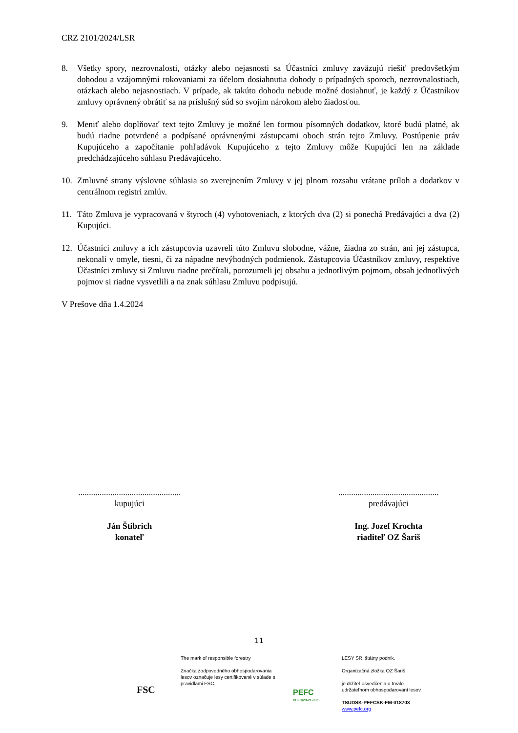CRZ 2101/2024/LSR
8. Všetky spory, nezrovnalosti, otázky alebo nejasnosti sa Účastníci zmluvy zaväzujú riešiť predovšetkým dohodou a vzájomnými rokovaniami za účelom dosiahnutia dohody o prípadných sporoch, nezrovnalostiach, otázkach alebo nejasnostiach. V prípade, ak takúto dohodu nebude možné dosiahnuť, je každý z Účastníkov zmluvy oprávnený obrátiť sa na príslušný súd so svojim nárokom alebo žiadosťou.
9. Meniť alebo doplňovať text tejto Zmluvy je možné len formou písomných dodatkov, ktoré budú platné, ak budú riadne potvrdené a podpísané oprávnenými zástupcami oboch strán tejto Zmluvy. Postúpenie práv Kupujúceho a započítanie pohľadávok Kupujúceho z tejto Zmluvy môže Kupujúci len na základe predchádzajúceho súhlasu Predávajúceho.
10. Zmluvné strany výslovne súhlasia so zverejnením Zmluvy v jej plnom rozsahu vrátane príloh a dodatkov v centrálnom registri zmlúv.
11. Táto Zmluva je vypracovaná v štyroch (4) vyhotoveniach, z ktorých dva (2) si ponechá Predávajúci a dva (2) Kupujúci.
12. Účastníci zmluvy a ich zástupcovia uzavreli túto Zmluvu slobodne, vážne, žiadna zo strán, ani jej zástupca, nekonali v omyle, tiesni, či za nápadne nevýhodných podmienok. Zástupcovia Účastníkov zmluvy, respektíve Účastníci zmluvy si Zmluvu riadne prečítali, porozumeli jej obsahu a jednotlivým pojmom, obsah jednotlivých pojmov si riadne vysvetlili a na znak súhlasu Zmluvu podpisujú.
V Prešove dňa 1.4.2024
................................................
kupujúci
Ján Štibrich
konateľ
...............................................
predávajúci
Ing. Jozef Krochta
riaditeľ OZ Šariš
11
FSC
The mark of responsible forestry
Značka zodpovedného obhospodarovania lesov označuje lesy certifikované v súlade s pravidlami FSC.
PEFC
PEFC/23-21-03/3
LESY SR, štátny podnik.
Organizačná zložka OZ Šariš
je držiteľ osvedčenia o trvalo
udržateľnom obhospodarovaní lesov.
TSUDSK-PEFCSK-FM-018703
www.pefc.org